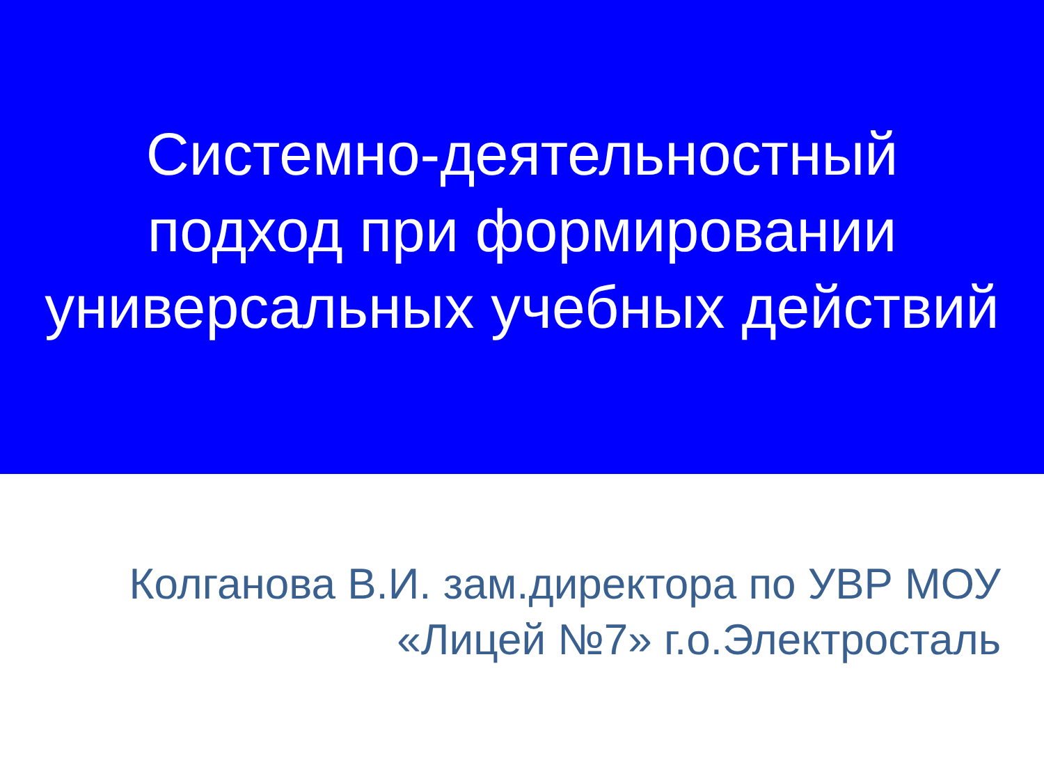Системно-деятельностный
подход при формировании
универсальных учебных действий
Колганова В.И. зам.директора по УВР МОУ
«Лицей №7» г.о.Электросталь